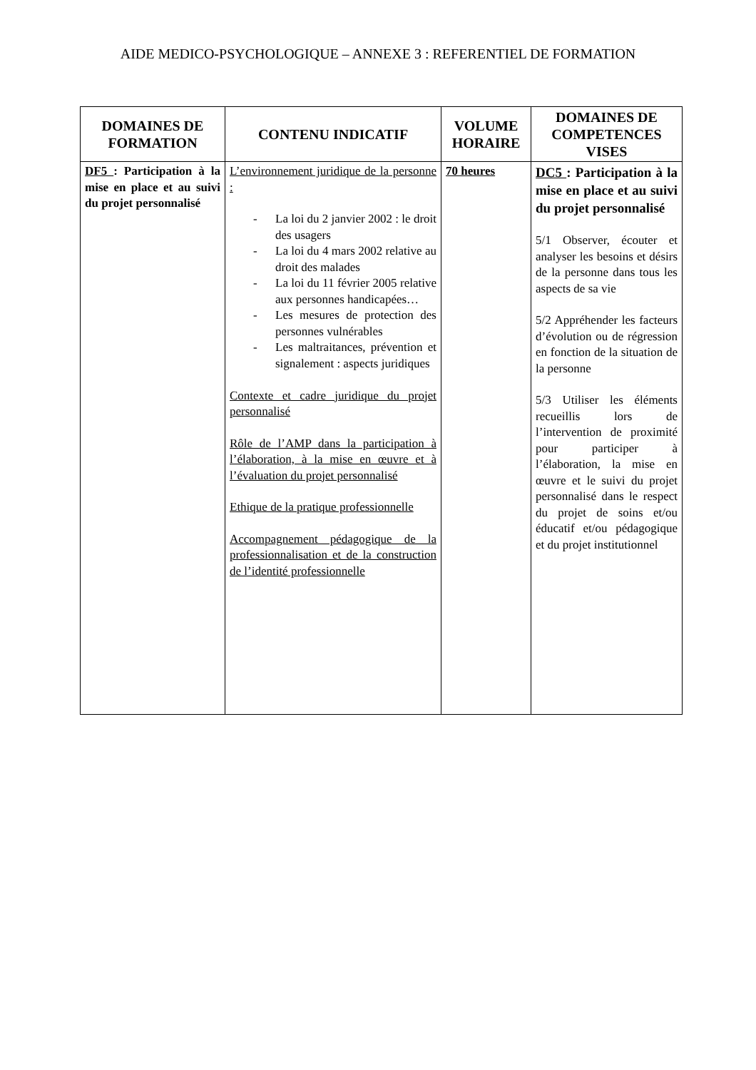AIDE MEDICO-PSYCHOLOGIQUE – ANNEXE 3 : REFERENTIEL DE FORMATION
| DOMAINES DE FORMATION | CONTENU INDICATIF | VOLUME HORAIRE | DOMAINES DE COMPETENCES VISES |
| --- | --- | --- | --- |
| DF5 : Participation à la mise en place et au suivi du projet personnalisé | L’environnement juridique de la personne : - La loi du 2 janvier 2002 : le droit des usagers - La loi du 4 mars 2002 relative au droit des malades - La loi du 11 février 2005 relative aux personnes handicapées… - Les mesures de protection des personnes vulnérables - Les maltraitances, prévention et signalement : aspects juridiques Contexte et cadre juridique du projet personnalisé Rôle de l’AMP dans la participation à l’élaboration, à la mise en œuvre et à l’évaluation du projet personnalisé Ethique de la pratique professionnelle Accompagnement pédagogique de la professionnalisation et de la construction de l’identité professionnelle | 70 heures | DC5 : Participation à la mise en place et au suivi du projet personnalisé 5/1 Observer, écouter et analyser les besoins et désirs de la personne dans tous les aspects de sa vie 5/2 Appréhender les facteurs d’évolution ou de régression en fonction de la situation de la personne 5/3 Utiliser les éléments recueillis lors de l’intervention de proximité pour participer à l’élaboration, la mise en œuvre et le suivi du projet personnalisé dans le respect du projet de soins et/ou éducatif et/ou pédagogique et du projet institutionnel |